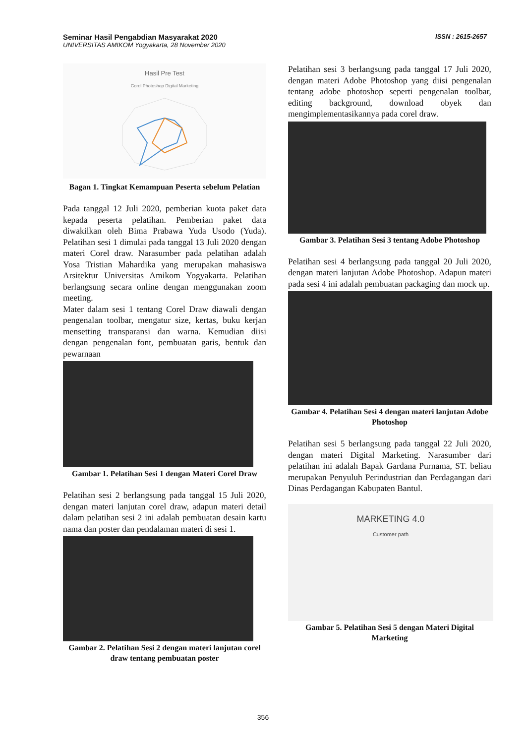Seminar Hasil Pengabdian Masyarakat 2020
UNIVERSITAS AMIKOM Yogyakarta, 28 November 2020
ISSN : 2615-2657
Hasil Pre Test
Corel Photoshop Digital Marketing
Bagan 1. Tingkat Kemampuan Peserta sebelum Pelatian
Pada tanggal 12 Juli 2020, pemberian kuota paket data kepada peserta pelatihan. Pemberian paket data diwakilkan oleh Bima Prabawa Yuda Usodo (Yuda). Pelatihan sesi 1 dimulai pada tanggal 13 Juli 2020 dengan materi Corel draw. Narasumber pada pelatihan adalah Yosa Tristian Mahardika yang merupakan mahasiswa Arsitektur Universitas Amikom Yogyakarta. Pelatihan berlangsung secara online dengan menggunakan zoom meeting.
Mater dalam sesi 1 tentang Corel Draw diawali dengan pengenalan toolbar, mengatur size, kertas, buku kerjan mensetting transparansi dan warna. Kemudian diisi dengan pengenalan font, pembuatan garis, bentuk dan pewarnaan
Gambar 1. Pelatihan Sesi 1 dengan Materi Corel Draw
Pelatihan sesi 2 berlangsung pada tanggal 15 Juli 2020, dengan materi lanjutan corel draw, adapun materi detail dalam pelatihan sesi 2 ini adalah pembuatan desain kartu nama dan poster dan pendalaman materi di sesi 1.
Gambar 2. Pelatihan Sesi 2 dengan materi lanjutan corel draw tentang pembuatan poster
Pelatihan sesi 3 berlangsung pada tanggal 17 Juli 2020, dengan materi Adobe Photoshop yang diisi pengenalan tentang adobe photoshop seperti pengenalan toolbar, editing background, download obyek dan mengimplementasikannya pada corel draw.
Gambar 3. Pelatihan Sesi 3 tentang Adobe Photoshop
Pelatihan sesi 4 berlangsung pada tanggal 20 Juli 2020, dengan materi lanjutan Adobe Photoshop. Adapun materi pada sesi 4 ini adalah pembuatan packaging dan mock up.
Gambar 4. Pelatihan Sesi 4 dengan materi lanjutan Adobe Photoshop
Pelatihan sesi 5 berlangsung pada tanggal 22 Juli 2020, dengan materi Digital Marketing. Narasumber dari pelatihan ini adalah Bapak Gardana Purnama, ST. beliau merupakan Penyuluh Perindustrian dan Perdagangan dari Dinas Perdagangan Kabupaten Bantul.
MARKETING 4.0
Customer path
Gambar 5. Pelatihan Sesi 5 dengan Materi Digital Marketing
356